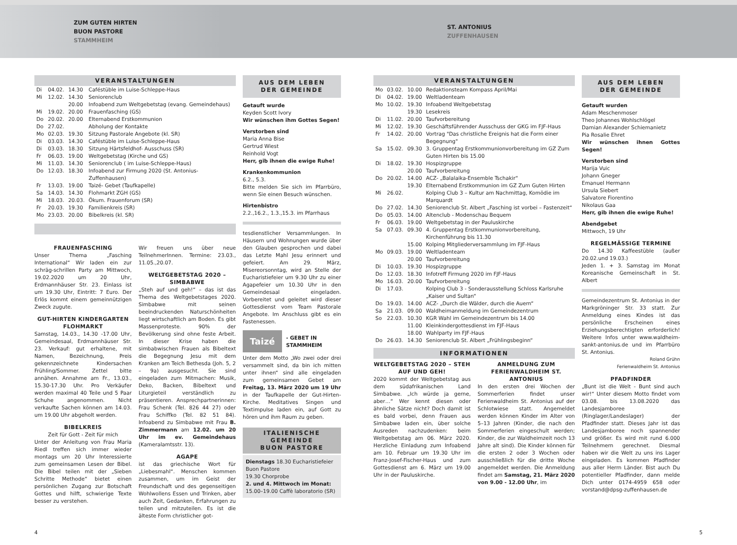ZUM GUTEN HIRTEN
BUON PASTORE
STAMMHEIM
ST. ANTONIUS
ZUFFENHAUSEN
VERANSTALTUNGEN
| Di | 04.02. | 14.30 | Caféstüble im Luise-Schleppe-Haus |
| Mi | 12.02. | 14.30 | Seniorenclub |
| | | 20.00 | Infoabend zum Weltgebetstag (evang. Gemeindehaus) |
| Mi | 19.02. | 20.00 | Frauenfasching (GS) |
| Do | 20.02. | 20.00 | Elternabend Erstkommunion |
| Do | 27.02. | | Abholung der Kontakte |
| Mo | 02.03. | 19.30 | Sitzung Pastorale Angebote (kl. SR) |
| Di | 03.03. | 14.30 | Caféstüble im Luise-Schleppe-Haus |
| Di | 03.03. | 18.30 | Sitzung Härtsfeldhof- Ausschuss (SR) |
| Fr | 06.03. | 19.00 | Weltgebetstag (Kirche und GS) |
| Mi | 11.03. | 14.30 | Seniorenclub ( im Luise-Schleppe-Haus) |
| Do | 12.03. | 18.30 | Infoabend zur Firmung 2020 (St. Antonius- Zuffenhausen) |
| Fr | 13.03. | 19.00 | Taizé- Gebet (Taufkapelle) |
| Sa | 14.03. | 14.30 | Flohmarkt ZGH (GS) |
| Mi | 18.03. | 20.03. | Ökum. Frauenforum (SR) |
| Fr | 20.03. | 19.30 | Familienkreis (SR) |
| Mo | 23.03. | 20.00 | Bibelkreis (kl. SR) |
FRAUENFASCHING
Unser Thema „Fasching International“ Wir laden ein zur schräg-schrillen Party am Mittwoch, 19.02.2020 um 20 Uhr, Erdmannhäuser Str. 23. Einlass ist um 19.30 Uhr, Eintritt: 7 Euro. Der Erlös kommt einem gemeinnützigen Zweck zugute.
GUT-HIRTEN KINDERGARTEN FLOHMARKT
Samstag, 14.03., 14.30 -17.00 Uhr, Gemeindesaal, Erdmannhäuser Str. 23. Verkauf: gut erhaltene, mit Namen, Bezeichnung, Preis gekennzeichnete Kindersachen Frühling/Sommer. Zettel bitte annähen. Annahme am Fr., 13.03., 15.30-17.30 Uhr. Pro Verkäufer werden maximal 40 Teile und 5 Paar Schuhe angenommen. Nicht verkaufte Sachen können am 14.03. um 19.00 Uhr abgeholt werden.
BIBELKREIS
Zeit für Gott - Zeit für mich
Unter der Anleitung von Frau Maria Riedl treffen sich immer wieder montags um 20 Uhr Interessierte zum gemeinsamen Lesen der Bibel. Die Bibel teilen mit der „Sieben Schritte Methode“ bietet einen persönlichen Zugang zur Botschaft Gottes und hilft, schwierige Texte besser zu verstehen.
Wir freuen uns über neue TeilnehmerInnen. Termine: 23.03., 11.05.,20.07.
WELTGEBETSTAG 2020 – SIMBABWE
„Steh auf und geh!“ – das ist das Thema des Weltgebetstages 2020. Simbabwe mit seinen beeindruckenden Naturschönheiten liegt wirtschaftlich am Boden. Es gibt Massenproteste. 90% der Bevölkerung sind ohne feste Arbeit. In dieser Krise haben die simbabwischen Frauen als Bibeltext die Begegnung Jesu mit dem Kranken am Teich Bethesda (Joh. 5, 2 – 9a) ausgesucht. Sie sind eingeladen zum Mitmachen: Musik, Deko, Backen, Bibeltext und Liturgieteil verständlich zu präsentieren. Ansprechpartnerinnen: Frau Schenk (Tel. 826 44 27) oder Frau Schiffko (Tel. 82 51 84). Infoabend zu Simbabwe mit Frau B. Zimmermann am 12.02. um 20 Uhr im ev. Gemeindehaus (Kameralamtsstr. 13).
AGAPE
ist das griechische Wort für „Liebesmahl“. Menschen kommen zusammen, um im Geist der Freundschaft und des gegenseitigen Wohlwollens Essen und Trinken, aber auch Zeit, Gedanken, Erfahrungen zu teilen und mitzuteilen. Es ist die älteste Form christlicher got-
AUS DEM LEBEN
DER GEMEINDE
Getauft wurde
Keyden Scott Ivory
Wir wünschen ihm Gottes Segen!
Verstorben sind
Maria Anna Bise
Gertrud Wiest
Reinhold Vogt
Herr, gib ihnen die ewige Ruhe!
Krankenkommunion
6.2., 5.3.
Bitte melden Sie sich im Pfarrbüro, wenn Sie einen Besuch wünschen.
Hirtenbistro
2.2.,16.2., 1.3.,15.3. im Pfarrhaus
tesdienstlicher Versammlungen. In Häusern und Wohnungen wurde über den Glauben gesprochen und dabei das Letzte Mahl Jesu erinnert und gefeiert. Am 29. März, Misereorsonntag, wird an Stelle der Eucharistiefeier um 9.30 Uhr zu einer Agapefeier um 10.30 Uhr in den Gemeindesaal eingeladen. Vorbereitet und geleitet wird dieser Gottesdienst vom Team Pastorale Angebote. Im Anschluss gibt es ein Fastenessen.
Taizé
- GEBET IN STAMMHEIM
Unter dem Motto „Wo zwei oder drei versammelt sind, da bin ich mitten unter ihnen“ sind alle eingeladen zum gemeinsamen Gebet am Freitag, 13. März 2020 um 19 Uhr in der Taufkapelle der Gut-Hirten-Kirche. Meditatives Singen und Textimpulse laden ein, auf Gott zu hören und ihm Raum zu geben.
ITALIENISCHE GEMEINDE
BUON PASTORE
Dienstags 18.30 Eucharistiefeier Buon Pastore
19.30 Chorprobe
2. und 4. Mittwoch im Monat:
15.00–19.00 Caffè laboratorio (SR)
VERANSTALTUNGEN
| Mo | 03.02. | 10.00 | Redaktionsteam Kompass April/Mai |
| Di | 04.02. | 19.00 | Weltladenteam |
| Mo | 10.02. | 19.30 | Infoabend Weltgebetstag |
| | | 19.30 | Lesekreis |
| Di | 11.02. | 20.00 | Taufvorbereitung |
| Mi | 12.02. | 19.30 | Geschäftsführender Ausschuss der GKG im FJF-Haus |
| Fr | 14.02. | 20.00 | Vortrag "Das christliche Ereignis hat die Form einer Begegnung" |
| Sa | 15.02. | 09.30 | 3. Gruppentag Erstkommunionvorbereitung im GZ Zum Guten Hirten bis 15.00 |
| Di | 18.02. | 19.30 | Hospizgruppe |
| | | 20.00 | Taufvorbereitung |
| Do | 20.02. | 14.00 | ACZ- „Balalaika-Ensemble Tschakir“ |
| | | 19.30 | Elternabend Erstkommunion im GZ Zum Guten Hirten |
| Mi | 26.02. | | Kolping Club 3 – Kultur am Nachmittag, Komödie im Marquardt |
| Do | 27.02. | 14.30 | Seniorenclub St. Albert „Fasching ist vorbei – Fastenzeit“ |
| Do | 05.03. | 14.00 | Altenclub - Modenschau Bequem |
| Fr | 06.03. | 19.00 | Weltgebetstag in der Pauluskirche |
| Sa | 07.03. | 09.30 | 4. Gruppentag Erstkommunionvorbereitung, Kirchenführung bis 11.30 |
| | | 15.00 | Kolping Mitgliederversammlung im FJF-Haus |
| Mo | 09.03. | 19.00 | Weltladenteam |
| | | 20.00 | Taufvorbereitung |
| Di | 10.03. | 19.30 | Hospizgruppe |
| Do | 12.03. | 18.30 | Infotreff Firmung 2020 im FJF-Haus |
| Mo | 16.03. | 20.00 | Taufvorbereitung |
| Di | 17.03. | | Kolping Club 3 - Sonderausstellung Schloss Karlsruhe „Kaiser und Sultan“ |
| Do | 19.03. | 14.00 | ACZ- „Durch die Wälder, durch die Auern“ |
| Sa | 21.03. | 09.00 | Waldheimanmeldung im Gemeindezentrum |
| So | 22.03. | 10.30 | KGR Wahl im Gemeindezentrum bis 14.00 |
| | | 11.00 | Kleinkindergottesdienst im FJF-Haus |
| | | 18.00 | Wahlparty im FJF-Haus |
| Do | 26.03. | 14.30 | Seniorenclub St. Albert „Frühlingsbeginn“ |
INFORMATIONEN
WELTGEBETSTAG 2020 – STEH AUF UND GEH!
2020 kommt der Weltgebetstag aus dem südafrikanischen Land Simbabwe. „Ich würde ja gerne, aber…“ Wer kennt diesen oder ähnliche Sätze nicht? Doch damit ist es bald vorbei, denn Frauen aus Simbabwe laden ein, über solche Ausreden nachzudenken: beim Weltgebetstag am 06. März 2020. Herzliche Einladung zum Infoabend am 10. Februar um 19.30 Uhr im Franz-Josef-Fischer-Haus und zum Gottesdienst am 6. März um 19.00 Uhr in der Pauluskirche.
ANMELDUNG ZUM FERIENWALDHEIM ST. ANTONIUS
In den ersten drei Wochen der Sommerferien findet unser Ferienwaldheim St. Antonius auf der Schlotwiese statt. Angemeldet werden können Kinder im Alter von 5–13 Jahren (Kinder, die nach den Sommerferien eingeschult werden; Kinder, die zur Waldheimzeit noch 13 Jahre alt sind). Die Kinder können für die ersten 2 oder 3 Wochen oder ausschließlich für die dritte Woche angemeldet werden. Die Anmeldung findet am Samstag, 21. März 2020 von 9.00 - 12.00 Uhr, im
AUS DEM LEBEN
DER GEMEINDE
Getauft wurden
Adam Meschenmoser
Theo Johannes Wohlschlögel
Damian Alexander Schiemanietz
Pia Rosalie Ehret
Wir wünschen ihnen Gottes Segen!
Verstorben sind
Marija Vuic
Johann Gneger
Emanuel Hermann
Ursula Siebert
Salvatore Fiorentino
Nikolaus Gaa
Herr, gib ihnen die ewige Ruhe!
Abendgebet
Mittwoch, 19 Uhr
REGELMÄSSIGE TERMINE
Do 14.30 Kaffeestüble (außer 20.02.und 19.03.)
Jeden 1. + 3. Samstag im Monat Koreanische Gemeinschaft in St. Albert
Gemeindezentrum St. Antonius in der Markgröninger Str. 33 statt. Zur Anmeldung eines Kindes ist das persönliche Erscheinen eines Erziehungsberechtigten erforderlich! Weitere Infos unter www.waldheim-sankt-antonius.de und im Pfarrbüro St. Antonius.
Roland Grühn
Ferienwaldheim St. Antonius
PFADFINDER
„Bunt ist die Welt - Bunt sind auch wir!“ Unter diesem Motto findet vom 03.08. bis 13.08.2020 das Landesjamboree (Ringlager/Landeslager) der Pfadfinder statt. Dieses Jahr ist das Landesjamboree noch spannender und größer. Es wird mit rund 6.000 Teilnehmern gerechnet. Diesmal haben wir die Welt zu uns ins Lager eingeladen. Es kommen Pfadfinder aus aller Herrn Länder. Bist auch Du potentieller Pfadfinder, dann melde Dich unter 0174-4959 658 oder vorstand@dpsg-zuffenhausen.de
4 5